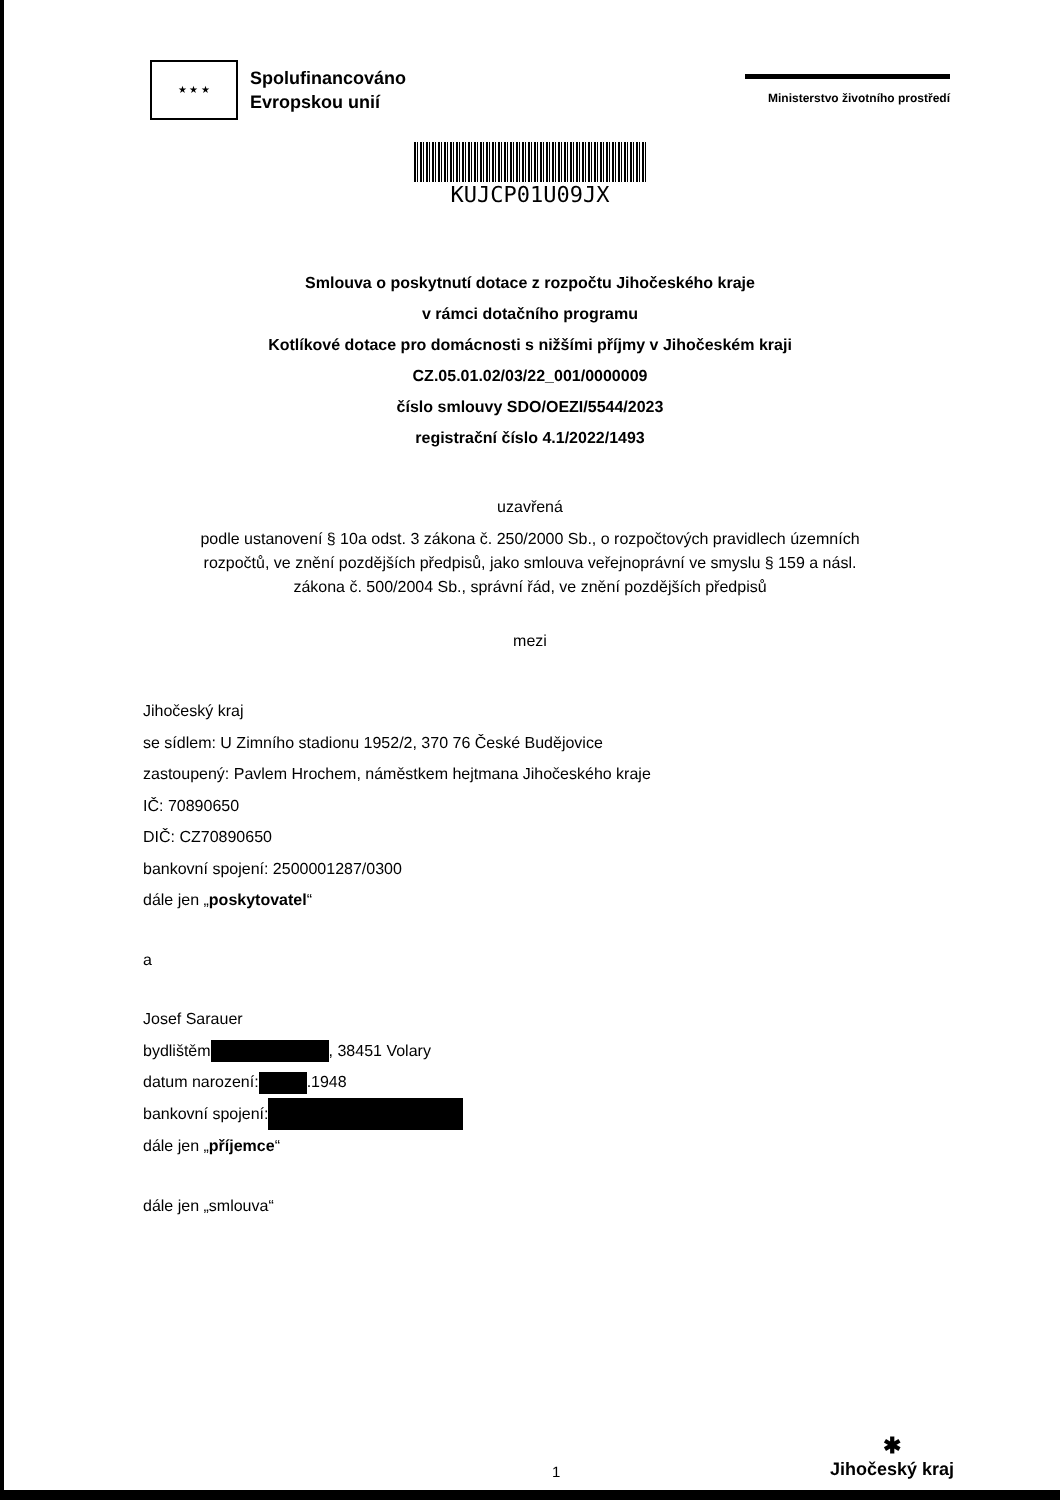★ ★ ★
Spolufinancováno
Evropskou unií
Ministerstvo životního prostředí
KUJCP01U09JX
Smlouva o poskytnutí dotace z rozpočtu Jihočeského kraje
v rámci dotačního programu
Kotlíkové dotace pro domácnosti s nižšími příjmy v Jihočeském kraji
CZ.05.01.02/03/22_001/0000009
číslo smlouvy SDO/OEZI/5544/2023
registrační číslo 4.1/2022/1493
uzavřená
podle ustanovení § 10a odst. 3 zákona č. 250/2000 Sb., o rozpočtových pravidlech územních
rozpočtů, ve znění pozdějších předpisů, jako smlouva veřejnoprávní ve smyslu § 159 a násl.
zákona č. 500/2004 Sb., správní řád, ve znění pozdějších předpisů
mezi
Jihočeský kraj
se sídlem: U Zimního stadionu 1952/2, 370 76 České Budějovice
zastoupený: Pavlem Hrochem, náměstkem hejtmana Jihočeského kraje
IČ: 70890650
DIČ: CZ70890650
bankovní spojení: 2500001287/0300
dále jen „poskytovatel“
a
Josef Sarauer
bydlištěm , 38451 Volary
datum narození: .1948
bankovní spojení:
dále jen „příjemce“
dále jen „smlouva“
1
✱
Jihočeský kraj